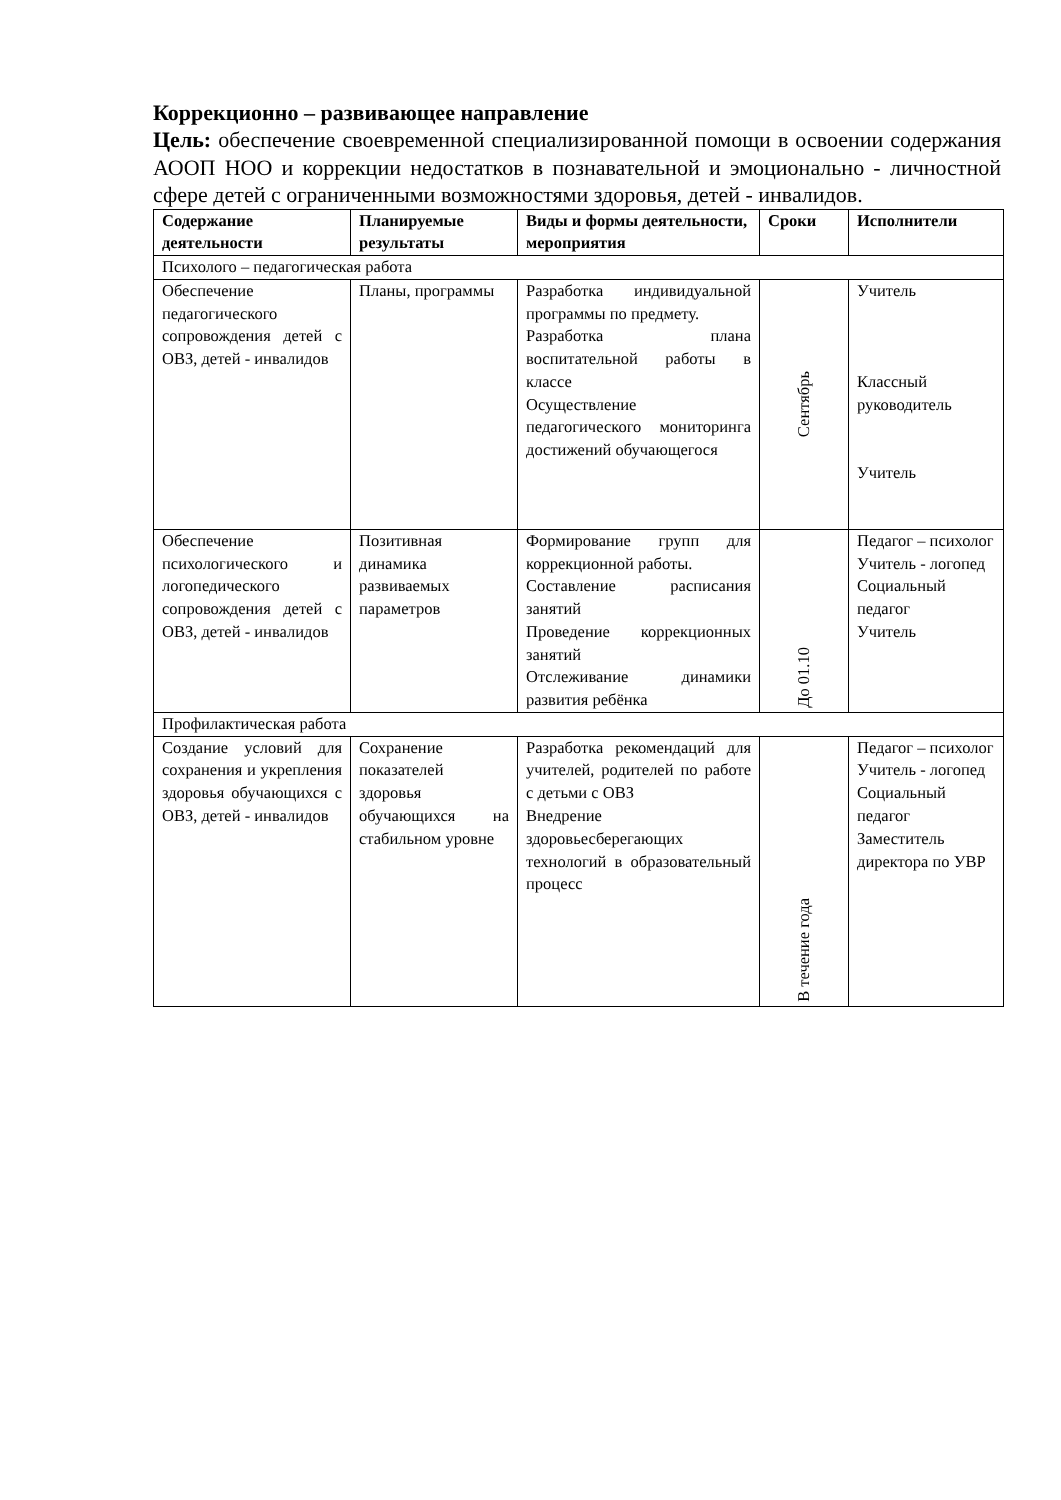Коррекционно – развивающее направление
Цель: обеспечение своевременной специализированной помощи в освоении содержания АООП НОО и коррекции недостатков в познавательной и эмоционально - личностной сфере детей с ограниченными возможностями здоровья, детей - инвалидов.
| Содержание деятельности | Планируемые результаты | Виды и формы деятельности, мероприятия | Сроки | Исполнители |
| --- | --- | --- | --- | --- |
| Психолого – педагогическая работа | | | | |
| Обеспечение педагогического сопровождения детей с ОВЗ, детей - инвалидов | Планы, программы | Разработка индивидуальной программы по предмету. Разработка плана воспитательной работы в классе Осуществление педагогического мониторинга достижений обучающегося | Сентябрь | Учитель Классный руководитель Учитель |
| Обеспечение психологического и логопедического сопровождения детей с ОВЗ, детей - инвалидов | Позитивная динамика развиваемых параметров | Формирование групп для коррекционной работы. Составление расписания занятий Проведение коррекционных занятий Отслеживание динамики развития ребёнка | До 01.10 | Педагог – психолог Учитель - логопед Социальный педагог Учитель |
| Профилактическая работа | | | | |
| Создание условий для сохранения и укрепления здоровья обучающихся с ОВЗ, детей - инвалидов | Сохранение показателей здоровья обучающихся на стабильном уровне | Разработка рекомендаций для учителей, родителей по работе с детьми с ОВЗ Внедрение здоровьесберегающих технологий в образовательный процесс | В течение года | Педагог – психолог Учитель - логопед Социальный педагог Заместитель директора по УВР |